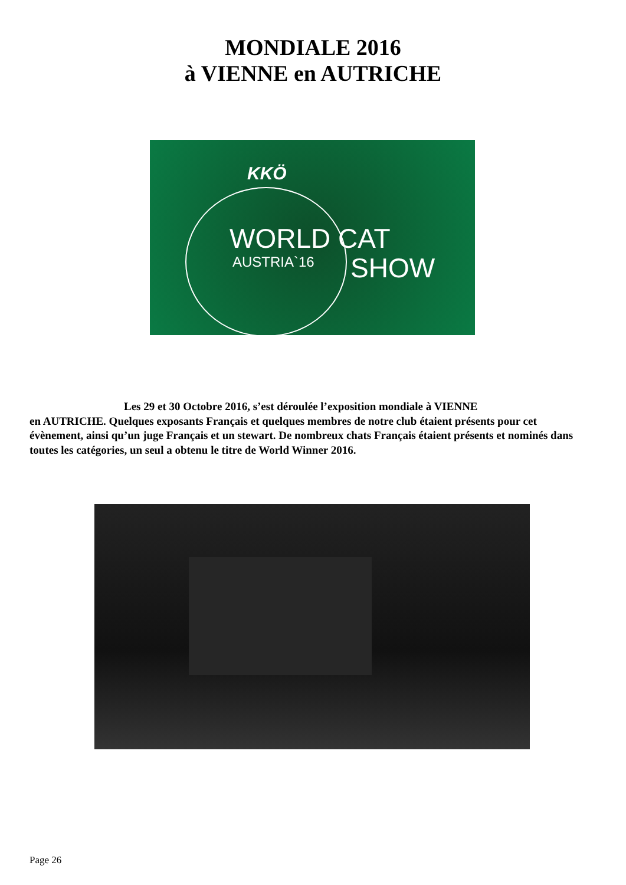MONDIALE 2016
à VIENNE en AUTRICHE
KKÖ
WORLD CAT
AUSTRIA`16 SHOW
Les 29 et 30 Octobre 2016, s’est déroulée l’exposition mondiale à VIENNE
en AUTRICHE. Quelques exposants Français et quelques membres de notre club étaient présents pour cet évènement, ainsi qu’un juge Français et un stewart. De nombreux chats Français étaient présents et nominés dans toutes les catégories, un seul a obtenu le titre de World Winner 2016.
Page 26